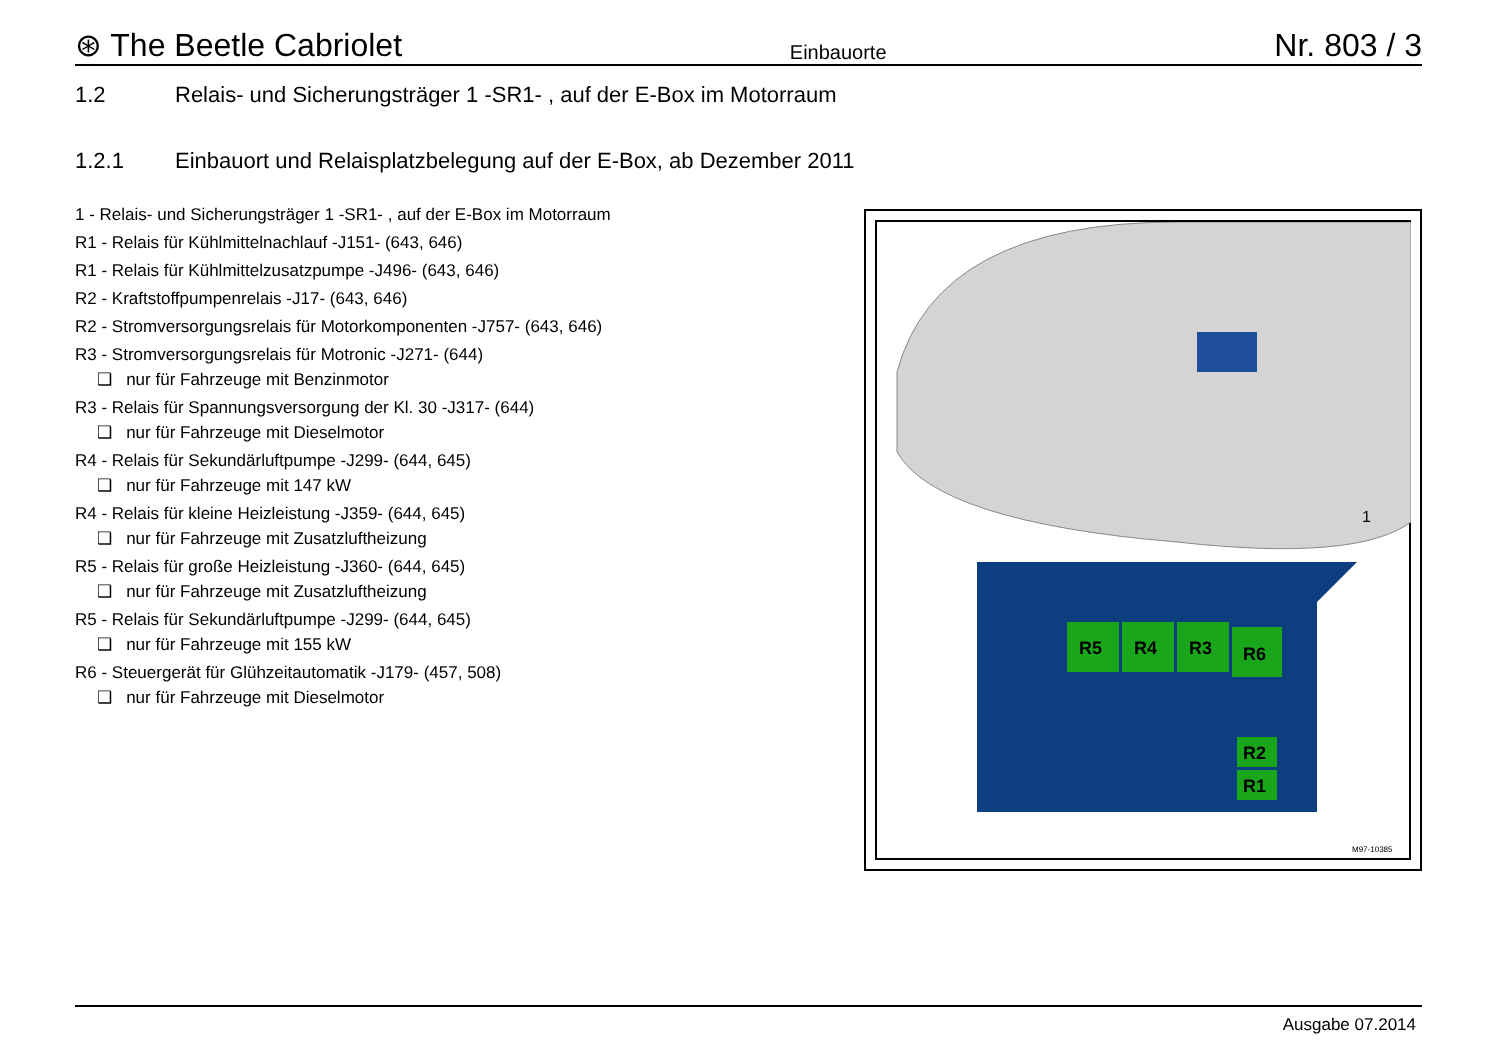⊛ The Beetle Cabriolet
Einbauorte
Nr. 803 / 3
1.2 Relais- und Sicherungsträger 1 -SR1- , auf der E-Box im Motorraum
1.2.1 Einbauort und Relaisplatzbelegung auf der E-Box, ab Dezember 2011
1 - Relais- und Sicherungsträger 1 -SR1- , auf der E-Box im Motorraum
R1 - Relais für Kühlmittelnachlauf -J151- (643, 646)
R1 - Relais für Kühlmittelzusatzpumpe -J496- (643, 646)
R2 - Kraftstoffpumpenrelais -J17- (643, 646)
R2 - Stromversorgungsrelais für Motorkomponenten -J757- (643, 646)
R3 - Stromversorgungsrelais für Motronic -J271- (644)
❑ nur für Fahrzeuge mit Benzinmotor
R3 - Relais für Spannungsversorgung der Kl. 30 -J317- (644)
❑ nur für Fahrzeuge mit Dieselmotor
R4 - Relais für Sekundärluftpumpe -J299- (644, 645)
❑ nur für Fahrzeuge mit 147 kW
R4 - Relais für kleine Heizleistung -J359- (644, 645)
❑ nur für Fahrzeuge mit Zusatzluftheizung
R5 - Relais für große Heizleistung -J360- (644, 645)
❑ nur für Fahrzeuge mit Zusatzluftheizung
R5 - Relais für Sekundärluftpumpe -J299- (644, 645)
❑ nur für Fahrzeuge mit 155 kW
R6 - Steuergerät für Glühzeitautomatik -J179- (457, 508)
❑ nur für Fahrzeuge mit Dieselmotor
1
R5
R4
R3
R6
R2
R1
M97-10385
Ausgabe 07.2014